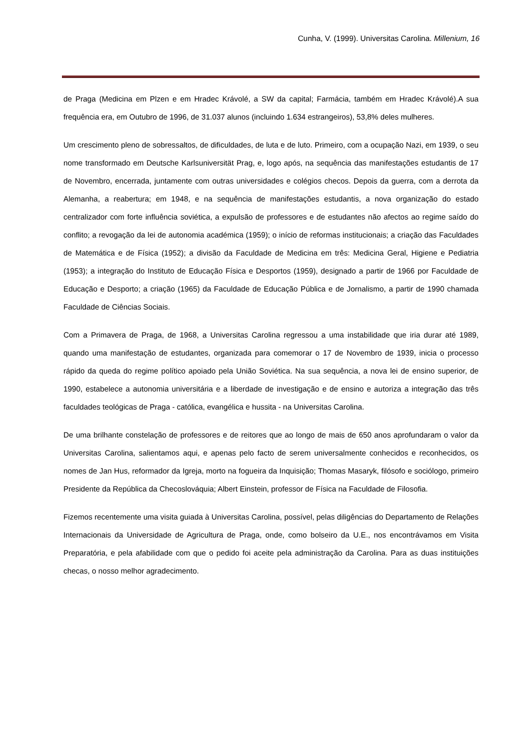Cunha, V. (1999). Universitas Carolina. Millenium, 16
de Praga (Medicina em Plzen e em Hradec Krávolé, a SW da capital; Farmácia, também em Hradec Krávolé).A sua frequência era, em Outubro de 1996, de 31.037 alunos (incluindo 1.634 estrangeiros), 53,8% deles mulheres.
Um crescimento pleno de sobressaltos, de dificuldades, de luta e de luto. Primeiro, com a ocupação Nazi, em 1939, o seu nome transformado em Deutsche Karlsuniversität Prag, e, logo após, na sequência das manifestações estudantis de 17 de Novembro, encerrada, juntamente com outras universidades e colégios checos. Depois da guerra, com a derrota da Alemanha, a reabertura; em 1948, e na sequência de manifestações estudantis, a nova organização do estado centralizador com forte influência soviética, a expulsão de professores e de estudantes não afectos ao regime saído do conflito; a revogação da lei de autonomia académica (1959); o início de reformas institucionais; a criação das Faculdades de Matemática e de Física (1952); a divisão da Faculdade de Medicina em três: Medicina Geral, Higiene e Pediatria (1953); a integração do Instituto de Educação Física e Desportos (1959), designado a partir de 1966 por Faculdade de Educação e Desporto; a criação (1965) da Faculdade de Educação Pública e de Jornalismo, a partir de 1990 chamada Faculdade de Ciências Sociais.
Com a Primavera de Praga, de 1968, a Universitas Carolina regressou a uma instabilidade que iria durar até 1989, quando uma manifestação de estudantes, organizada para comemorar o 17 de Novembro de 1939, inicia o processo rápido da queda do regime político apoiado pela União Soviética. Na sua sequência, a nova lei de ensino superior, de 1990, estabelece a autonomia universitária e a liberdade de investigação e de ensino e autoriza a integração das três faculdades teológicas de Praga - católica, evangélica e hussita - na Universitas Carolina.
De uma brilhante constelação de professores e de reitores que ao longo de mais de 650 anos aprofundaram o valor da Universitas Carolina, salientamos aqui, e apenas pelo facto de serem universalmente conhecidos e reconhecidos, os nomes de Jan Hus, reformador da Igreja, morto na fogueira da Inquisição; Thomas Masaryk, filósofo e sociólogo, primeiro Presidente da República da Checoslováquia; Albert Einstein, professor de Física na Faculdade de Filosofia.
Fizemos recentemente uma visita guiada à Universitas Carolina, possível, pelas diligências do Departamento de Relações Internacionais da Universidade de Agricultura de Praga, onde, como bolseiro da U.E., nos encontrávamos em Visita Preparatória, e pela afabilidade com que o pedido foi aceite pela administração da Carolina. Para as duas instituições checas, o nosso melhor agradecimento.